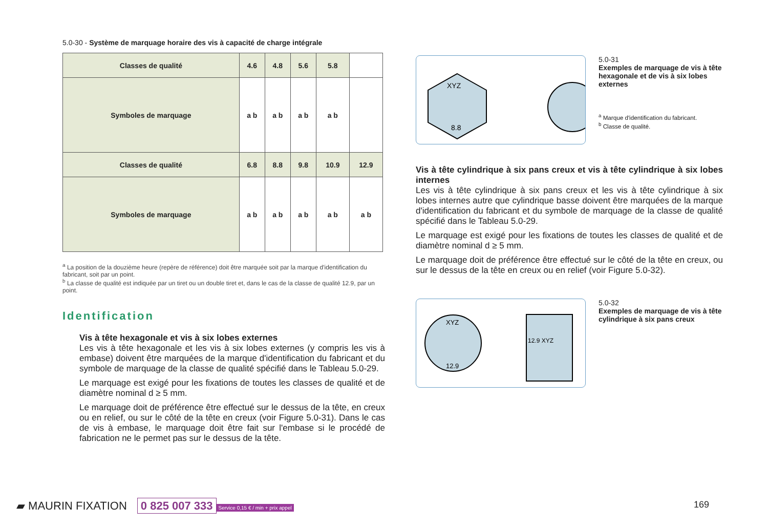5.0-30 - Système de marquage horaire des vis à capacité de charge intégrale
| Classes de qualité | 4.6 | 4.8 | 5.6 | 5.8 | |
| --- | --- | --- | --- | --- | --- |
| Symboles de marquage | a b | a b | a b | a b | |
| Classes de qualité | 6.8 | 8.8 | 9.8 | 10.9 | 12.9 |
| Symboles de marquage | a b | a b | a b | a b | a b |
<sup>a</sup> La position de la douzième heure (repère de référence) doit être marquée soit par la marque d'identification du fabricant, soit par un point.
<sup>b</sup> La classe de qualité est indiquée par un tiret ou un double tiret et, dans le cas de la classe de qualité 12.9, par un point.
Identification
Vis à tête hexagonale et vis à six lobes externes
Les vis à tête hexagonale et les vis à six lobes externes (y compris les vis à embase) doivent être marquées de la marque d'identification du fabricant et du symbole de marquage de la classe de qualité spécifié dans le Tableau 5.0-29.
Le marquage est exigé pour les fixations de toutes les classes de qualité et de diamètre nominal d ≥ 5 mm.
Le marquage doit de préférence être effectué sur le dessus de la tête, en creux ou en relief, ou sur le côté de la tête en creux (voir Figure 5.0-31). Dans le cas de vis à embase, le marquage doit être fait sur l'embase si le procédé de fabrication ne le permet pas sur le dessus de la tête.
XYZ
8.8
5.0-31
Exemples de marquage de vis à tête hexagonale et de vis à six lobes externes
<sup>a</sup> Marque d'identification du fabricant.
<sup>b</sup> Classe de qualité.
Vis à tête cylindrique à six pans creux et vis à tête cylindrique à six lobes internes
Les vis à tête cylindrique à six pans creux et les vis à tête cylindrique à six lobes internes autre que cylindrique basse doivent être marquées de la marque d'identification du fabricant et du symbole de marquage de la classe de qualité spécifié dans le Tableau 5.0-29.
Le marquage est exigé pour les fixations de toutes les classes de qualité et de diamètre nominal d ≥ 5 mm.
Le marquage doit de préférence être effectué sur le côté de la tête en creux, ou sur le dessus de la tête en creux ou en relief (voir Figure 5.0-32).
XYZ
12.9
12.9 XYZ
5.0-32
Exemples de marquage de vis à tête cylindrique à six pans creux
▰ MAURIN FIXATION 0 825 007 333 Service 0,15 € / min + prix appel
169